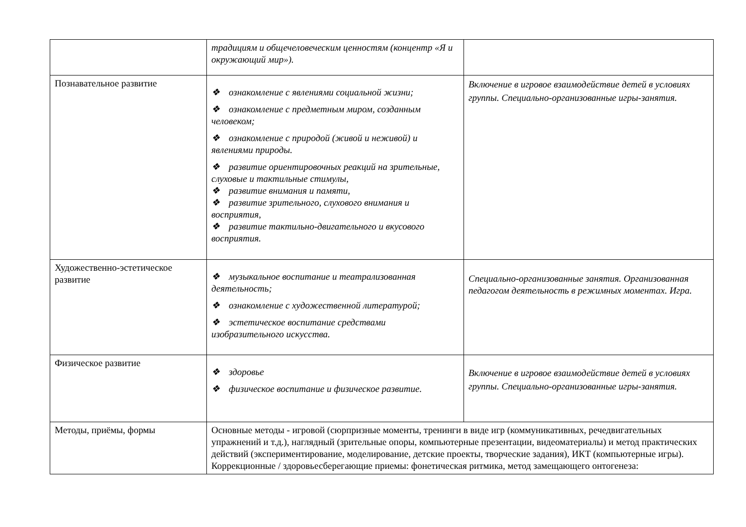| | традициям и общечеловеческим ценностям (концентр «Я и окружающий мир»). | |
| Познавательное развитие | ❖ ознакомление с явлениями социальной жизни; ❖ ознакомление с предметным миром, созданным человеком; ❖ ознакомление с природой (живой и неживой) и явлениями природы. ❖ развитие ориентировочных реакций на зрительные, слуховые и тактильные стимулы, ❖ развитие внимания и памяти, ❖ развитие зрительного, слухового внимания и восприятия, ❖ развитие тактильно-двигательного и вкусового восприятия. | Включение в игровое взаимодействие детей в условиях группы. Специально-организованные игры-занятия. |
| Художественно-эстетическое развитие | ❖ музыкальное воспитание и театрализованная деятельность; ❖ ознакомление с художественной литературой; ❖ эстетическое воспитание средствами изобразительного искусства. | Специально-организованные занятия. Организованная педагогом деятельность в режимных моментах. Игра. |
| Физическое развитие | ❖ здоровье ❖ физическое воспитание и физическое развитие. | Включение в игровое взаимодействие детей в условиях группы. Специально-организованные игры-занятия. |
| Методы, приёмы, формы | Основные методы - игровой (сюрпризные моменты, тренинги в виде игр (коммуникативных, речедвигательных упражнений и т.д.), наглядный (зрительные опоры, компьютерные презентации, видеоматериалы) и метод практических действий (экспериментирование, моделирование, детские проекты, творческие задания), ИКТ (компьютерные игры). Коррекционные / здоровьесберегающие приемы: фонетическая ритмика, метод замещающего онтогенеза: | |